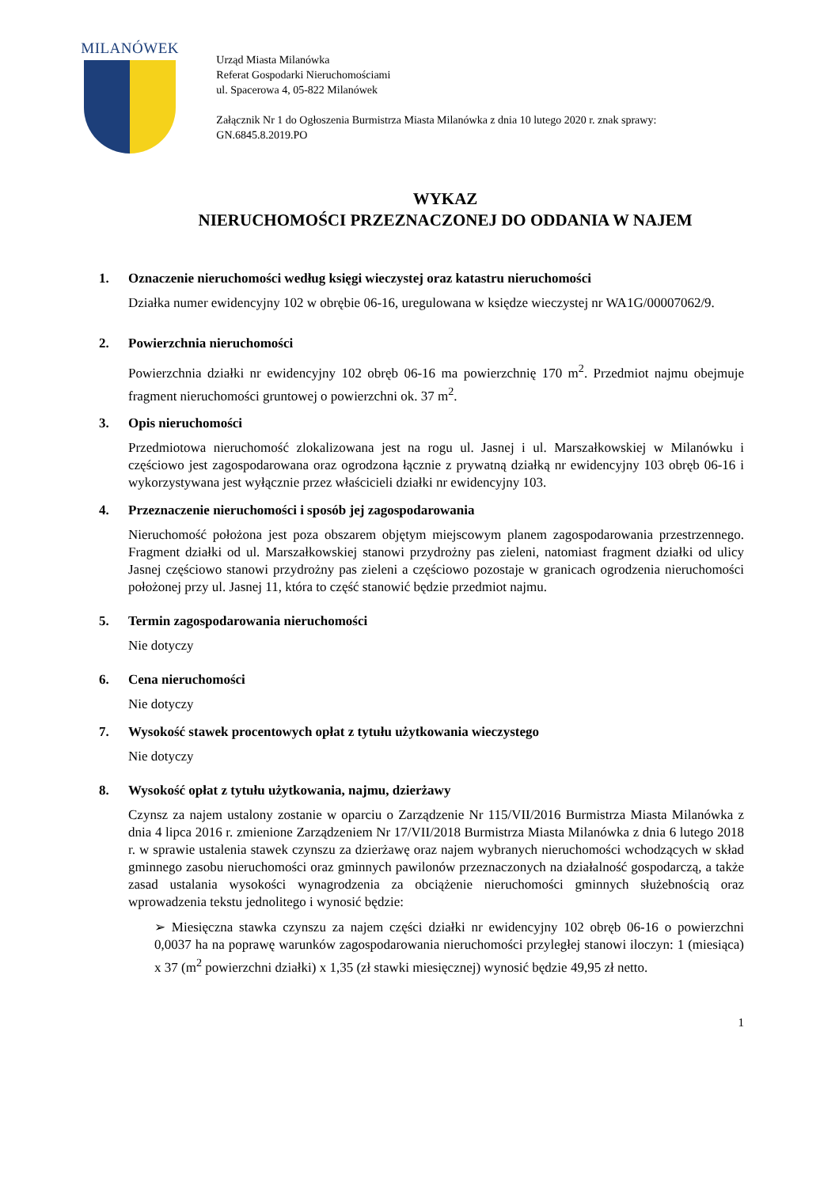MILANÓWEK
Urząd Miasta Milanówka
Referat Gospodarki Nieruchomościami
ul. Spacerowa 4, 05-822 Milanówek
Załącznik Nr 1 do Ogłoszenia Burmistrza Miasta Milanówka z dnia 10 lutego 2020 r. znak sprawy: GN.6845.8.2019.PO
WYKAZ
NIERUCHOMOŚCI PRZEZNACZONEJ DO ODDANIA W NAJEM
1. Oznaczenie nieruchomości według księgi wieczystej oraz katastru nieruchomości
Działka numer ewidencyjny 102 w obrębie 06-16, uregulowana w księdze wieczystej nr WA1G/00007062/9.
2. Powierzchnia nieruchomości
Powierzchnia działki nr ewidencyjny 102 obręb 06-16 ma powierzchnię 170 m<sup>2</sup>. Przedmiot najmu obejmuje fragment nieruchomości gruntowej o powierzchni ok. 37 m<sup>2</sup>.
3. Opis nieruchomości
Przedmiotowa nieruchomość zlokalizowana jest na rogu ul. Jasnej i ul. Marszałkowskiej w Milanówku i częściowo jest zagospodarowana oraz ogrodzona łącznie z prywatną działką nr ewidencyjny 103 obręb 06-16 i wykorzystywana jest wyłącznie przez właścicieli działki nr ewidencyjny 103.
4. Przeznaczenie nieruchomości i sposób jej zagospodarowania
Nieruchomość położona jest poza obszarem objętym miejscowym planem zagospodarowania przestrzennego. Fragment działki od ul. Marszałkowskiej stanowi przydrożny pas zieleni, natomiast fragment działki od ulicy Jasnej częściowo stanowi przydrożny pas zieleni a częściowo pozostaje w granicach ogrodzenia nieruchomości położonej przy ul. Jasnej 11, która to część stanowić będzie przedmiot najmu.
5. Termin zagospodarowania nieruchomości
Nie dotyczy
6. Cena nieruchomości
Nie dotyczy
7. Wysokość stawek procentowych opłat z tytułu użytkowania wieczystego
Nie dotyczy
8. Wysokość opłat z tytułu użytkowania, najmu, dzierżawy
Czynsz za najem ustalony zostanie w oparciu o Zarządzenie Nr 115/VII/2016 Burmistrza Miasta Milanówka z dnia 4 lipca 2016 r. zmienione Zarządzeniem Nr 17/VII/2018 Burmistrza Miasta Milanówka z dnia 6 lutego 2018 r. w sprawie ustalenia stawek czynszu za dzierżawę oraz najem wybranych nieruchomości wchodzących w skład gminnego zasobu nieruchomości oraz gminnych pawilonów przeznaczonych na działalność gospodarczą, a także zasad ustalania wysokości wynagrodzenia za obciążenie nieruchomości gminnych służebnością oraz wprowadzenia tekstu jednolitego i wynosić będzie:
➢ Miesięczna stawka czynszu za najem części działki nr ewidencyjny 102 obręb 06-16 o powierzchni 0,0037 ha na poprawę warunków zagospodarowania nieruchomości przyległej stanowi iloczyn: 1 (miesiąca) x 37 (m<sup>2</sup> powierzchni działki) x 1,35 (zł stawki miesięcznej) wynosić będzie 49,95 zł netto.
1